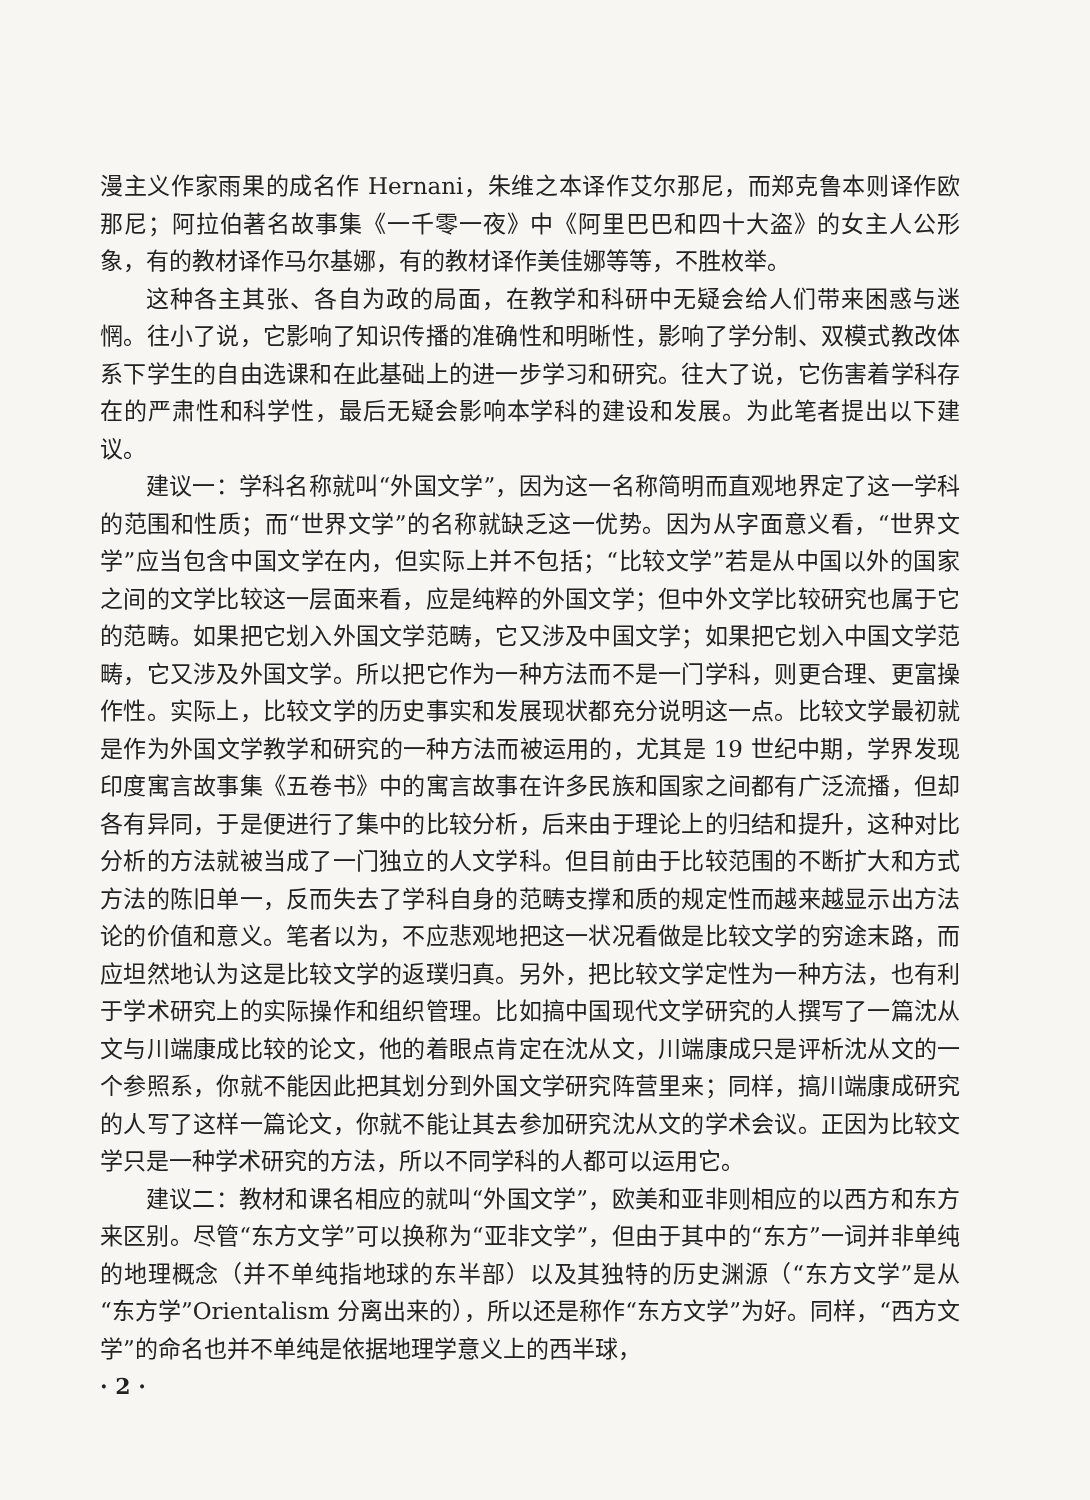漫主义作家雨果的成名作 Hernani，朱维之本译作艾尔那尼，而郑克鲁本则译作欧那尼；阿拉伯著名故事集《一千零一夜》中《阿里巴巴和四十大盗》的女主人公形象，有的教材译作马尔基娜，有的教材译作美佳娜等等，不胜枚举。
这种各主其张、各自为政的局面，在教学和科研中无疑会给人们带来困惑与迷惘。往小了说，它影响了知识传播的准确性和明晰性，影响了学分制、双模式教改体系下学生的自由选课和在此基础上的进一步学习和研究。往大了说，它伤害着学科存在的严肃性和科学性，最后无疑会影响本学科的建设和发展。为此笔者提出以下建议。
建议一：学科名称就叫“外国文学”，因为这一名称简明而直观地界定了这一学科的范围和性质；而“世界文学”的名称就缺乏这一优势。因为从字面意义看，“世界文学”应当包含中国文学在内，但实际上并不包括；“比较文学”若是从中国以外的国家之间的文学比较这一层面来看，应是纯粹的外国文学；但中外文学比较研究也属于它的范畴。如果把它划入外国文学范畴，它又涉及中国文学；如果把它划入中国文学范畴，它又涉及外国文学。所以把它作为一种方法而不是一门学科，则更合理、更富操作性。实际上，比较文学的历史事实和发展现状都充分说明这一点。比较文学最初就是作为外国文学教学和研究的一种方法而被运用的，尤其是 19 世纪中期，学界发现印度寓言故事集《五卷书》中的寓言故事在许多民族和国家之间都有广泛流播，但却各有异同，于是便进行了集中的比较分析，后来由于理论上的归结和提升，这种对比分析的方法就被当成了一门独立的人文学科。但目前由于比较范围的不断扩大和方式方法的陈旧单一，反而失去了学科自身的范畴支撑和质的规定性而越来越显示出方法论的价值和意义。笔者以为，不应悲观地把这一状况看做是比较文学的穷途末路，而应坦然地认为这是比较文学的返璞归真。另外，把比较文学定性为一种方法，也有利于学术研究上的实际操作和组织管理。比如搞中国现代文学研究的人撰写了一篇沈从文与川端康成比较的论文，他的着眼点肯定在沈从文，川端康成只是评析沈从文的一个参照系，你就不能因此把其划分到外国文学研究阵营里来；同样，搞川端康成研究的人写了这样一篇论文，你就不能让其去参加研究沈从文的学术会议。正因为比较文学只是一种学术研究的方法，所以不同学科的人都可以运用它。
建议二：教材和课名相应的就叫“外国文学”，欧美和亚非则相应的以西方和东方来区别。尽管“东方文学”可以换称为“亚非文学”，但由于其中的“东方”一词并非单纯的地理概念（并不单纯指地球的东半部）以及其独特的历史渊源（“东方文学”是从“东方学”Orientalism 分离出来的），所以还是称作“东方文学”为好。同样，“西方文学”的命名也并不单纯是依据地理学意义上的西半球，
· 2 ·